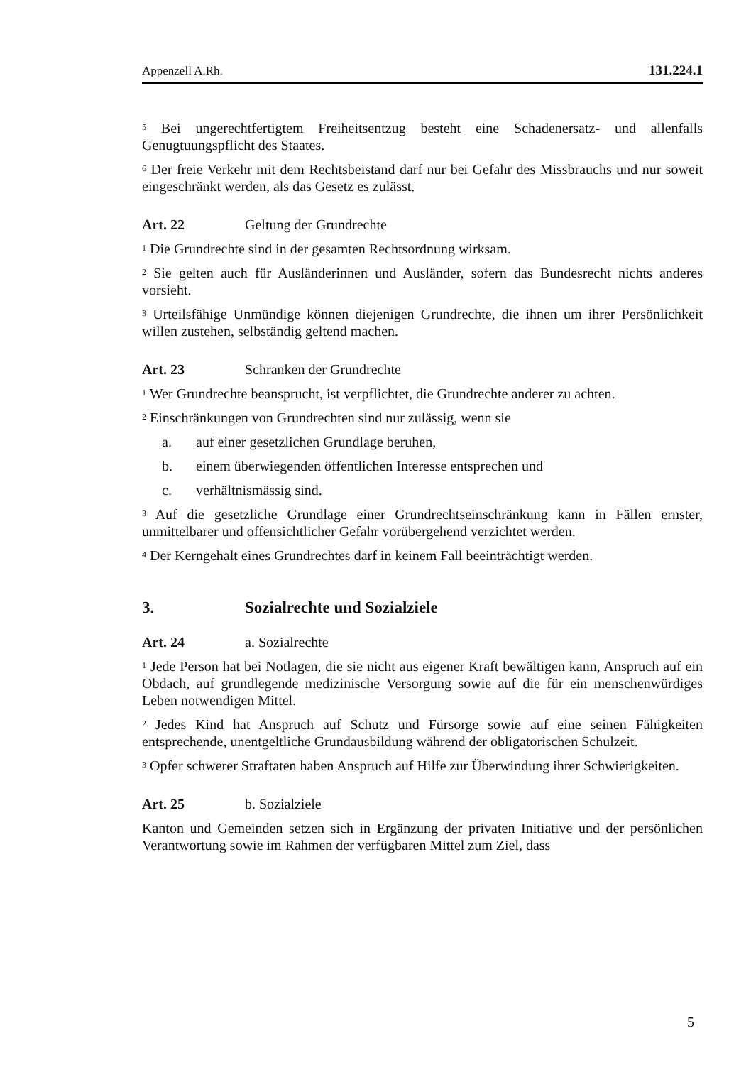Appenzell A.Rh. 131.224.1
<sup>5</sup> Bei ungerechtfertigtem Freiheitsentzug besteht eine Schadenersatz- und allenfalls Genugtuungspflicht des Staates.
<sup>6</sup> Der freie Verkehr mit dem Rechtsbeistand darf nur bei Gefahr des Missbrauchs und nur soweit eingeschränkt werden, als das Gesetz es zulässt.
Art. 22 Geltung der Grundrechte
<sup>1</sup> Die Grundrechte sind in der gesamten Rechtsordnung wirksam.
<sup>2</sup> Sie gelten auch für Ausländerinnen und Ausländer, sofern das Bundesrecht nichts anderes vorsieht.
<sup>3</sup> Urteilsfähige Unmündige können diejenigen Grundrechte, die ihnen um ihrer Persönlichkeit willen zustehen, selbständig geltend machen.
Art. 23 Schranken der Grundrechte
<sup>1</sup> Wer Grundrechte beansprucht, ist verpflichtet, die Grundrechte anderer zu achten.
<sup>2</sup> Einschränkungen von Grundrechten sind nur zulässig, wenn sie
a. auf einer gesetzlichen Grundlage beruhen,
b. einem überwiegenden öffentlichen Interesse entsprechen und
c. verhältnismässig sind.
<sup>3</sup> Auf die gesetzliche Grundlage einer Grundrechtseinschränkung kann in Fällen ernster, unmittelbarer und offensichtlicher Gefahr vorübergehend verzichtet werden.
<sup>4</sup> Der Kerngehalt eines Grundrechtes darf in keinem Fall beeinträchtigt werden.
3. Sozialrechte und Sozialziele
Art. 24 a. Sozialrechte
<sup>1</sup> Jede Person hat bei Notlagen, die sie nicht aus eigener Kraft bewältigen kann, Anspruch auf ein Obdach, auf grundlegende medizinische Versorgung sowie auf die für ein menschenwürdiges Leben notwendigen Mittel.
<sup>2</sup> Jedes Kind hat Anspruch auf Schutz und Fürsorge sowie auf eine seinen Fähigkeiten entsprechende, unentgeltliche Grundausbildung während der obligatorischen Schulzeit.
<sup>3</sup> Opfer schwerer Straftaten haben Anspruch auf Hilfe zur Überwindung ihrer Schwierigkeiten.
Art. 25 b. Sozialziele
Kanton und Gemeinden setzen sich in Ergänzung der privaten Initiative und der persönlichen Verantwortung sowie im Rahmen der verfügbaren Mittel zum Ziel, dass
5